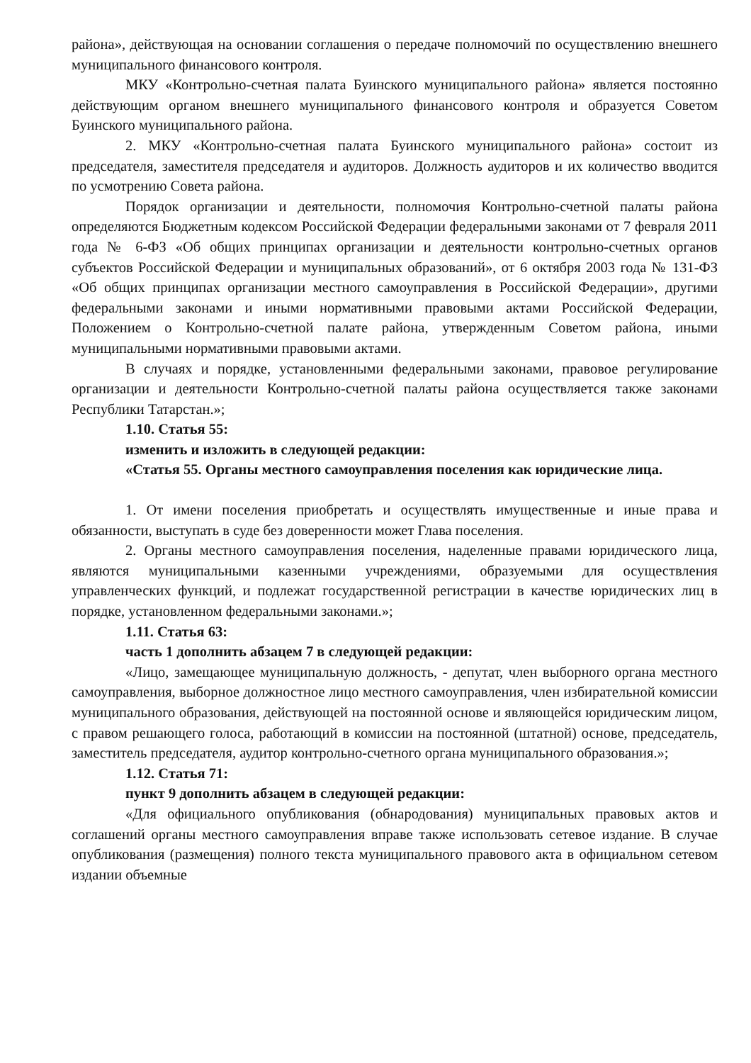района», действующая на основании соглашения о передаче полномочий по осуществлению внешнего муниципального финансового контроля.
МКУ «Контрольно-счетная палата Буинского муниципального района» является постоянно действующим органом внешнего муниципального финансового контроля и образуется Советом Буинского муниципального района.
2. МКУ «Контрольно-счетная палата Буинского муниципального района» состоит из председателя, заместителя председателя и аудиторов. Должность аудиторов и их количество вводится по усмотрению Совета района.
Порядок организации и деятельности, полномочия Контрольно-счетной палаты района определяются Бюджетным кодексом Российской Федерации федеральными законами от 7 февраля 2011 года № 6-ФЗ «Об общих принципах организации и деятельности контрольно-счетных органов субъектов Российской Федерации и муниципальных образований», от 6 октября 2003 года № 131-ФЗ «Об общих принципах организации местного самоуправления в Российской Федерации», другими федеральными законами и иными нормативными правовыми актами Российской Федерации, Положением о Контрольно-счетной палате района, утвержденным Советом района, иными муниципальными нормативными правовыми актами.
В случаях и порядке, установленными федеральными законами, правовое регулирование организации и деятельности Контрольно-счетной палаты района осуществляется также законами Республики Татарстан.»;
1.10. Статья 55:
изменить и изложить в следующей редакции:
«Статья 55. Органы местного самоуправления поселения как юридические лица.
1. От имени поселения приобретать и осуществлять имущественные и иные права и обязанности, выступать в суде без доверенности может Глава поселения.
2. Органы местного самоуправления поселения, наделенные правами юридического лица, являются муниципальными казенными учреждениями, образуемыми для осуществления управленческих функций, и подлежат государственной регистрации в качестве юридических лиц в порядке, установленном федеральными законами.»;
1.11. Статья 63:
часть 1 дополнить абзацем 7 в следующей редакции:
«Лицо, замещающее муниципальную должность, - депутат, член выборного органа местного самоуправления, выборное должностное лицо местного самоуправления, член избирательной комиссии муниципального образования, действующей на постоянной основе и являющейся юридическим лицом, с правом решающего голоса, работающий в комиссии на постоянной (штатной) основе, председатель, заместитель председателя, аудитор контрольно-счетного органа муниципального образования.»;
1.12. Статья 71:
пункт 9 дополнить абзацем в следующей редакции:
«Для официального опубликования (обнародования) муниципальных правовых актов и соглашений органы местного самоуправления вправе также использовать сетевое издание. В случае опубликования (размещения) полного текста муниципального правового акта в официальном сетевом издании объемные